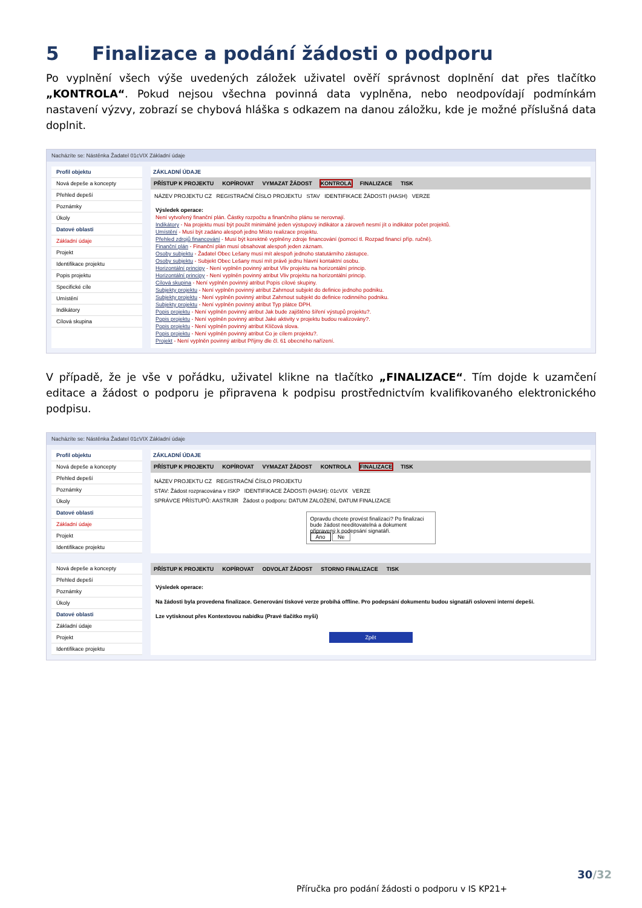5 Finalizace a podání žádosti o podporu
Po vyplnění všech výše uvedených záložek uživatel ověří správnost doplnění dat přes tlačítko „KONTROLA“. Pokud nejsou všechna povinná data vyplněna, nebo neodpovídají podmínkám nastavení výzvy, zobrazí se chybová hláška s odkazem na danou záložku, kde je možné příslušná data doplnit.
Nacházíte se: Nástěnka Žadatel 01cVIX Základní údaje
Profil objektu
Nová depeše a koncepty
Přehled depeší
Poznámky
Úkoly
Datové oblasti
Základní údaje
Projekt
Identifikace projektu
Popis projektu
Specifické cíle
Umístění
Indikátory
Cílová skupina
ZÁKLADNÍ ÚDAJE
PŘÍSTUP K PROJEKTU KOPÍROVAT VYMAZAT ŽÁDOST KONTROLA FINALIZACE TISK
NÁZEV PROJEKTU CZ REGISTRAČNÍ ČÍSLO PROJEKTU STAV IDENTIFIKACE ŽÁDOSTI (HASH) VERZE
Výsledek operace:
Není vytvořený finanční plán. Částky rozpočtu a finančního plánu se nerovnají.
Indikátory - Na projektu musí být použit minimálně jeden výstupový indikátor a zároveň nesmí jít o indikátor počet projektů.
Umístění - Musí být zadáno alespoň jedno Místo realizace projektu.
Přehled zdrojů financování - Musí být korektně vyplněny zdroje financování (pomocí tl. Rozpad financí příp. ručně).
Finanční plán - Finanční plán musí obsahovat alespoň jeden záznam.
Osoby subjektu - Žadatel Obec Lešany musí mít alespoň jednoho statutárního zástupce.
Osoby subjektu - Subjekt Obec Lešany musí mít právě jednu hlavní kontaktní osobu.
Horizontální principy - Není vyplněn povinný atribut Vliv projektu na horizontální princip.
Horizontální principy - Není vyplněn povinný atribut Vliv projektu na horizontální princip.
Cílová skupina - Není vyplněn povinný atribut Popis cílové skupiny.
Subjekty projektu - Není vyplněn povinný atribut Zahrnout subjekt do definice jednoho podniku.
Subjekty projektu - Není vyplněn povinný atribut Zahrnout subjekt do definice rodinného podniku.
Subjekty projektu - Není vyplněn povinný atribut Typ plátce DPH.
Popis projektu - Není vyplněn povinný atribut Jak bude zajištěno šíření výstupů projektu?.
Popis projektu - Není vyplněn povinný atribut Jaké aktivity v projektu budou realizovány?.
Popis projektu - Není vyplněn povinný atribut Klíčová slova.
Popis projektu - Není vyplněn povinný atribut Co je cílem projektu?.
Projekt - Není vyplněn povinný atribut Příjmy dle čl. 61 obecného nařízení.
V případě, že je vše v pořádku, uživatel klikne na tlačítko „FINALIZACE“. Tím dojde k uzamčení editace a žádost o podporu je připravena k podpisu prostřednictvím kvalifikovaného elektronického podpisu.
Nacházíte se: Nástěnka Žadatel 01cVIX Základní údaje
Profil objektu
Nová depeše a koncepty
Přehled depeší
Poznámky
Úkoly
Datové oblasti
Základní údaje
Projekt
Identifikace projektu
ZÁKLADNÍ ÚDAJE
PŘÍSTUP K PROJEKTU KOPÍROVAT VYMAZAT ŽÁDOST KONTROLA FINALIZACE TISK
NÁZEV PROJEKTU CZ REGISTRAČNÍ ČÍSLO PROJEKTU
STAV: Žádost rozpracována v ISKP IDENTIFIKACE ŽÁDOSTI (HASH): 01cVIX VERZE
SPRÁVCE PŘÍSTUPŮ: AASTRJIR Žádost o podporu: DATUM ZALOŽENÍ, DATUM FINALIZACE
Opravdu chcete provést finalizaci? Po finalizaci bude žádost needitovatelná a dokument připravený k podepsání signatáři.
Ano Ne
Nová depeše a koncepty
Přehled depeší
Poznámky
Úkoly
Datové oblasti
Základní údaje
Projekt
Identifikace projektu
PŘÍSTUP K PROJEKTU KOPÍROVAT ODVOLAT ŽÁDOST STORNO FINALIZACE TISK
Výsledek operace:
Na žádosti byla provedena finalizace. Generování tiskové verze probíhá offline. Pro podepsání dokumentu budou signatáři osloveni interní depeší.
Lze vytisknout přes Kontextovou nabídku (Pravé tlačítko myši)
Zpět
30/32
Příručka pro podání žádosti o podporu v IS KP21+